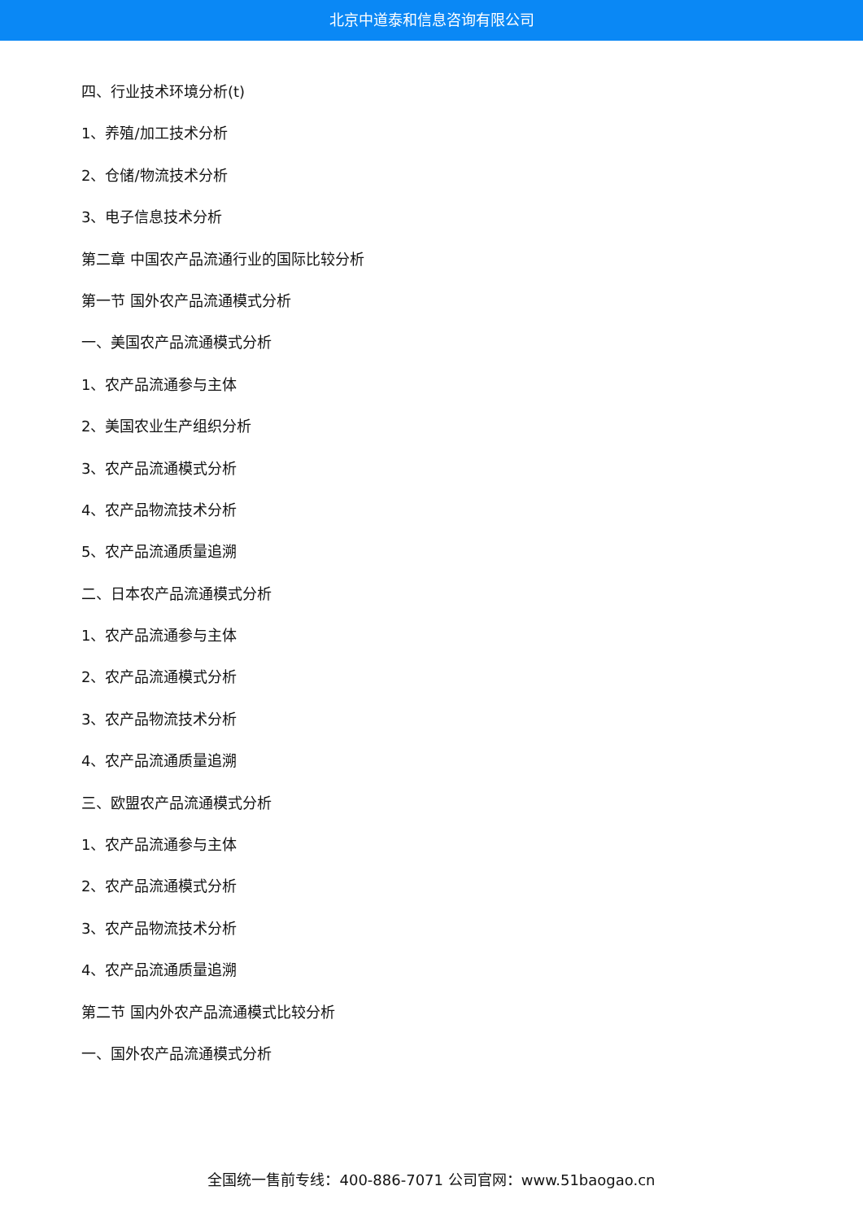北京中道泰和信息咨询有限公司
四、行业技术环境分析(t)
1、养殖/加工技术分析
2、仓储/物流技术分析
3、电子信息技术分析
第二章 中国农产品流通行业的国际比较分析
第一节 国外农产品流通模式分析
一、美国农产品流通模式分析
1、农产品流通参与主体
2、美国农业生产组织分析
3、农产品流通模式分析
4、农产品物流技术分析
5、农产品流通质量追溯
二、日本农产品流通模式分析
1、农产品流通参与主体
2、农产品流通模式分析
3、农产品物流技术分析
4、农产品流通质量追溯
三、欧盟农产品流通模式分析
1、农产品流通参与主体
2、农产品流通模式分析
3、农产品物流技术分析
4、农产品流通质量追溯
第二节 国内外农产品流通模式比较分析
一、国外农产品流通模式分析
全国统一售前专线：400-886-7071 公司官网：www.51baogao.cn